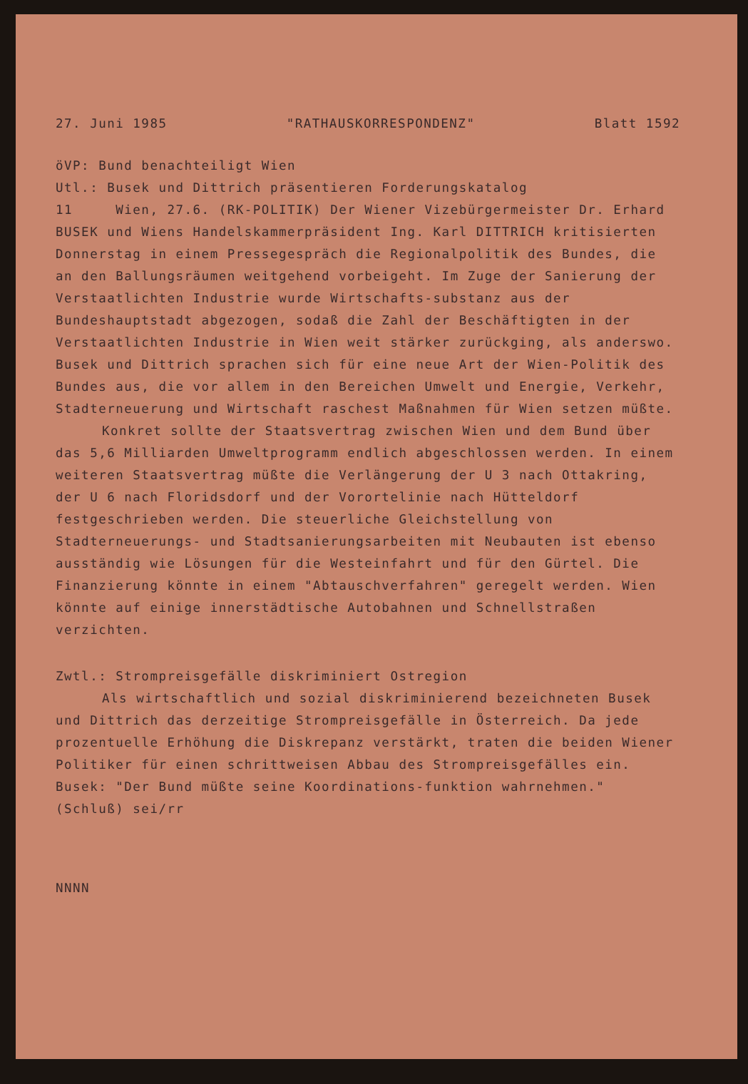27. Juni 1985 "RATHAUSKORRESPONDENZ" Blatt 1592
öVP: Bund benachteiligt Wien
Utl.: Busek und Dittrich präsentieren Forderungskatalog
11 Wien, 27.6. (RK-POLITIK) Der Wiener Vizebürgermeister Dr. Erhard BUSEK und Wiens Handelskammerpräsident Ing. Karl DITTRICH kritisierten Donnerstag in einem Pressegespräch die Regionalpolitik des Bundes, die an den Ballungsräumen weitgehend vorbeigeht. Im Zuge der Sanierung der Verstaatlichten Industrie wurde Wirtschafts-substanz aus der Bundeshauptstadt abgezogen, sodaß die Zahl der Beschäftigten in der Verstaatlichten Industrie in Wien weit stärker zurückging, als anderswo. Busek und Dittrich sprachen sich für eine neue Art der Wien-Politik des Bundes aus, die vor allem in den Bereichen Umwelt und Energie, Verkehr, Stadterneuerung und Wirtschaft raschest Maßnahmen für Wien setzen müßte.
Konkret sollte der Staatsvertrag zwischen Wien und dem Bund über das 5,6 Milliarden Umweltprogramm endlich abgeschlossen werden. In einem weiteren Staatsvertrag müßte die Verlängerung der U 3 nach Ottakring, der U 6 nach Floridsdorf und der Vorortelinie nach Hütteldorf festgeschrieben werden. Die steuerliche Gleichstellung von Stadterneuerungs- und Stadtsanierungsarbeiten mit Neubauten ist ebenso ausständig wie Lösungen für die Westeinfahrt und für den Gürtel. Die Finanzierung könnte in einem "Abtauschverfahren" geregelt werden. Wien könnte auf einige innerstädtische Autobahnen und Schnellstraßen verzichten.
Zwtl.: Strompreisgefälle diskriminiert Ostregion
Als wirtschaftlich und sozial diskriminierend bezeichneten Busek und Dittrich das derzeitige Strompreisgefälle in Österreich. Da jede prozentuelle Erhöhung die Diskrepanz verstärkt, traten die beiden Wiener Politiker für einen schrittweisen Abbau des Strompreisgefälles ein. Busek: "Der Bund müßte seine Koordinations-funktion wahrnehmen." (Schluß) sei/rr
NNNN